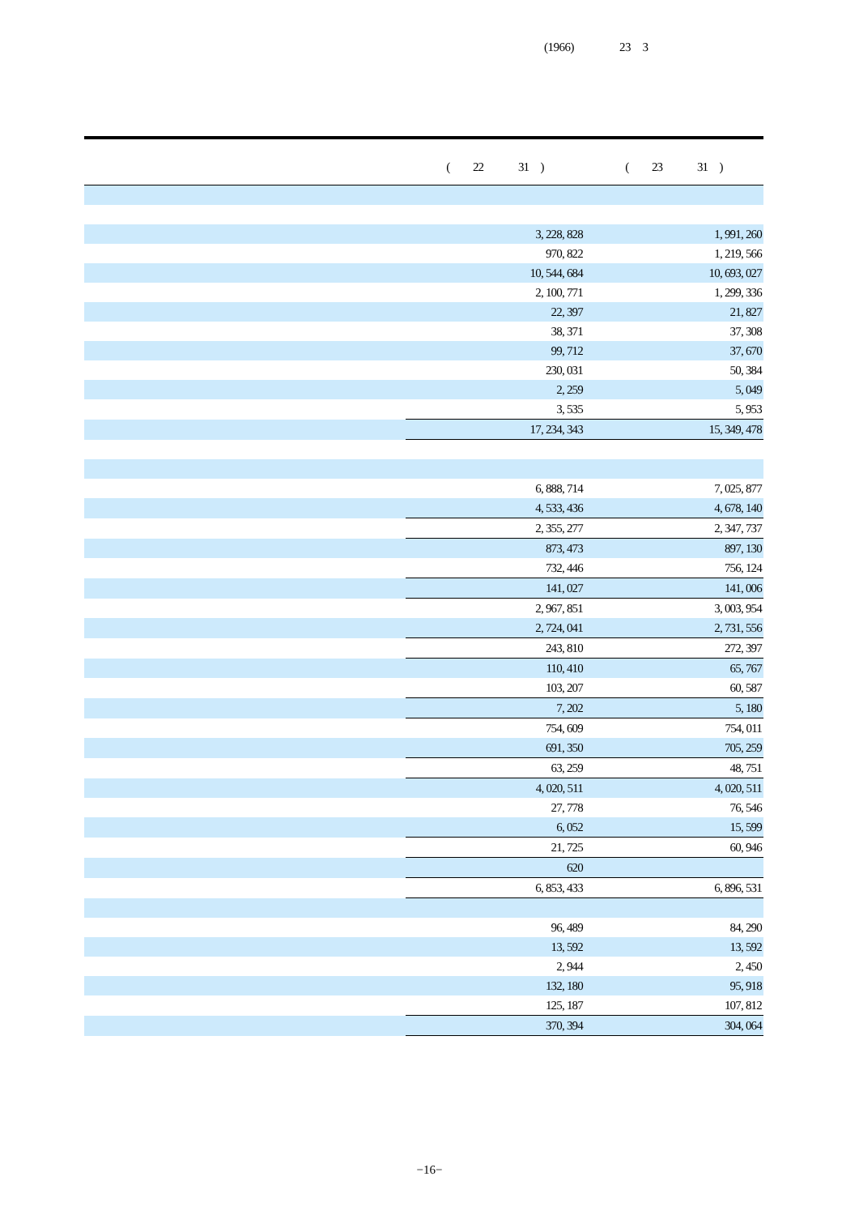(1966) 23　3
| | ( 22 31 ) | ( 23 31 ) |
| --- | --- | --- |
| | 3, 228, 828 | 1, 991, 260 |
| | 970, 822 | 1, 219, 566 |
| | 10, 544, 684 | 10, 693, 027 |
| | 2, 100, 771 | 1, 299, 336 |
| | 22, 397 | 21, 827 |
| | 38, 371 | 37, 308 |
| | 99, 712 | 37, 670 |
| | 230, 031 | 50, 384 |
| | 2, 259 | 5, 049 |
| | 3, 535 | 5, 953 |
| | 17, 234, 343 | 15, 349, 478 |
| | 6, 888, 714 | 7, 025, 877 |
| | 4, 533, 436 | 4, 678, 140 |
| | 2, 355, 277 | 2, 347, 737 |
| | 873, 473 | 897, 130 |
| | 732, 446 | 756, 124 |
| | 141, 027 | 141, 006 |
| | 2, 967, 851 | 3, 003, 954 |
| | 2, 724, 041 | 2, 731, 556 |
| | 243, 810 | 272, 397 |
| | 110, 410 | 65, 767 |
| | 103, 207 | 60, 587 |
| | 7, 202 | 5, 180 |
| | 754, 609 | 754, 011 |
| | 691, 350 | 705, 259 |
| | 63, 259 | 48, 751 |
| | 4, 020, 511 | 4, 020, 511 |
| | 27, 778 | 76, 546 |
| | 6, 052 | 15, 599 |
| | 21, 725 | 60, 946 |
| | 620 | |
| | 6, 853, 433 | 6, 896, 531 |
| | 96, 489 | 84, 290 |
| | 13, 592 | 13, 592 |
| | 2, 944 | 2, 450 |
| | 132, 180 | 95, 918 |
| | 125, 187 | 107, 812 |
| | 370, 394 | 304, 064 |
−16−